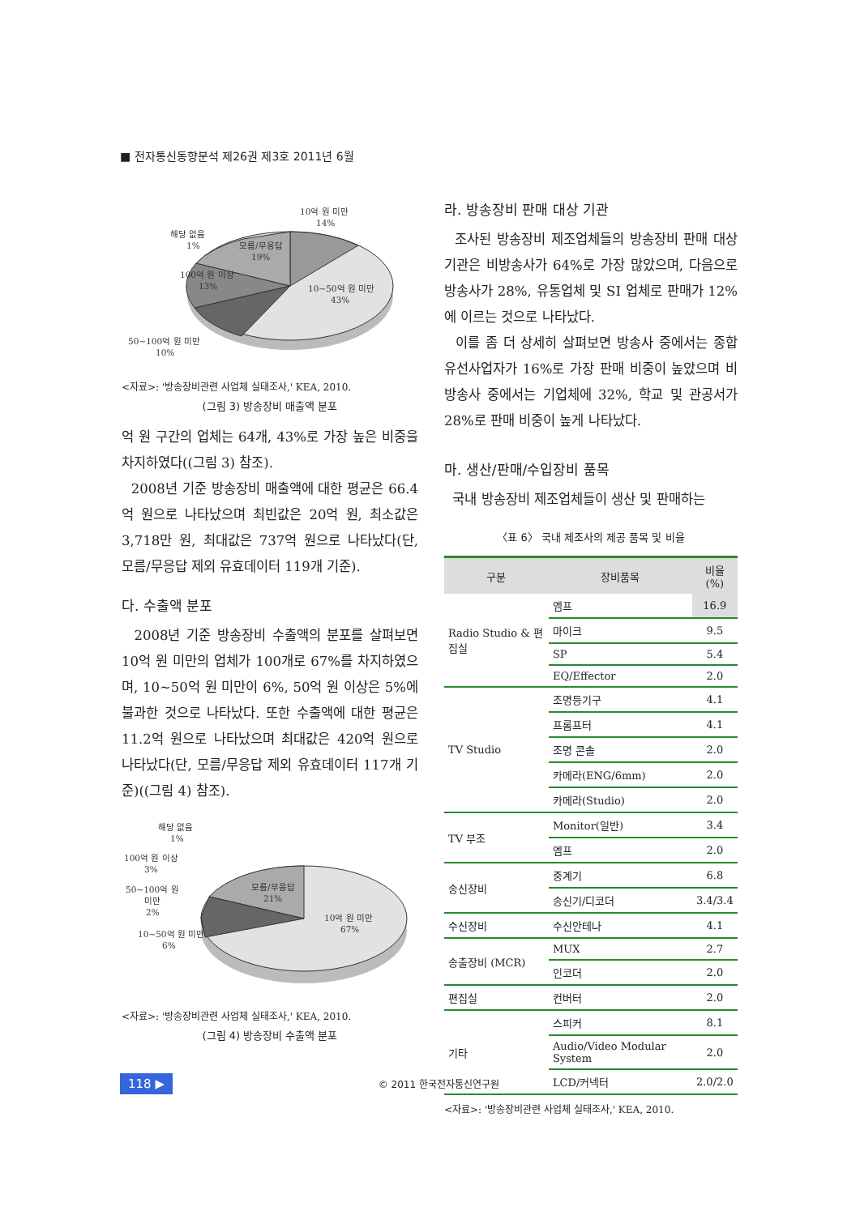■ 전자통신동향분석 제26권 제3호 2011년 6월
10억 원 미만
14%
해당 없음
1%
모름/무응답
19%
100억 원 이상
13%
10~50억 원 미만
43%
50~100억 원 미만
10%
<자료>: '방송장비관련 사업체 실태조사,' KEA, 2010.
(그림 3) 방송장비 매출액 분포
억 원 구간의 업체는 64개, 43%로 가장 높은 비중을 차지하였다((그림 3) 참조).
2008년 기준 방송장비 매출액에 대한 평균은 66.4억 원으로 나타났으며 최빈값은 20억 원, 최소값은 3,718만 원, 최대값은 737억 원으로 나타났다(단, 모름/무응답 제외 유효데이터 119개 기준).
다. 수출액 분포
2008년 기준 방송장비 수출액의 분포를 살펴보면 10억 원 미만의 업체가 100개로 67%를 차지하였으며, 10~50억 원 미만이 6%, 50억 원 이상은 5%에 불과한 것으로 나타났다. 또한 수출액에 대한 평균은 11.2억 원으로 나타났으며 최대값은 420억 원으로 나타났다(단, 모름/무응답 제외 유효데이터 117개 기준)((그림 4) 참조).
해당 없음
1%
100억 원 이상
3%
50~100억 원
미만
2%
10~50억 원 미만
6%
모름/무응답
21%
10억 원 미만
67%
<자료>: '방송장비관련 사업체 실태조사,' KEA, 2010.
(그림 4) 방송장비 수출액 분포
라. 방송장비 판매 대상 기관
조사된 방송장비 제조업체들의 방송장비 판매 대상 기관은 비방송사가 64%로 가장 많았으며, 다음으로 방송사가 28%, 유통업체 및 SI 업체로 판매가 12%에 이르는 것으로 나타났다.
이를 좀 더 상세히 살펴보면 방송사 중에서는 종합유선사업자가 16%로 가장 판매 비중이 높았으며 비방송사 중에서는 기업체에 32%, 학교 및 관공서가 28%로 판매 비중이 높게 나타났다.
마. 생산/판매/수입장비 품목
국내 방송장비 제조업체들이 생산 및 판매하는
〈표 6〉 국내 제조사의 제공 품목 및 비율
| 구분 | 장비품목 | 비율(%) |
| --- | --- | --- |
| Radio Studio & 편집실 | 엠프 | 16.9 |
| | 마이크 | 9.5 |
| | SP | 5.4 |
| | EQ/Effector | 2.0 |
| TV Studio | 조명등기구 | 4.1 |
| | 프롬프터 | 4.1 |
| | 조명 콘솔 | 2.0 |
| | 카메라(ENG/6mm) | 2.0 |
| | 카메라(Studio) | 2.0 |
| TV 부조 | Monitor(일반) | 3.4 |
| | 엠프 | 2.0 |
| 송신장비 | 중계기 | 6.8 |
| | 송신기/디코더 | 3.4/3.4 |
| 수신장비 | 수신안테나 | 4.1 |
| 송출장비 (MCR) | MUX | 2.7 |
| | 인코더 | 2.0 |
| 편집실 | 컨버터 | 2.0 |
| 기타 | 스피커 | 8.1 |
| | Audio/Video Modular System | 2.0 |
| | LCD/커넥터 | 2.0/2.0 |
<자료>: '방송장비관련 사업체 실태조사,' KEA, 2010.
118 ▶ © 2011 한국전자통신연구원